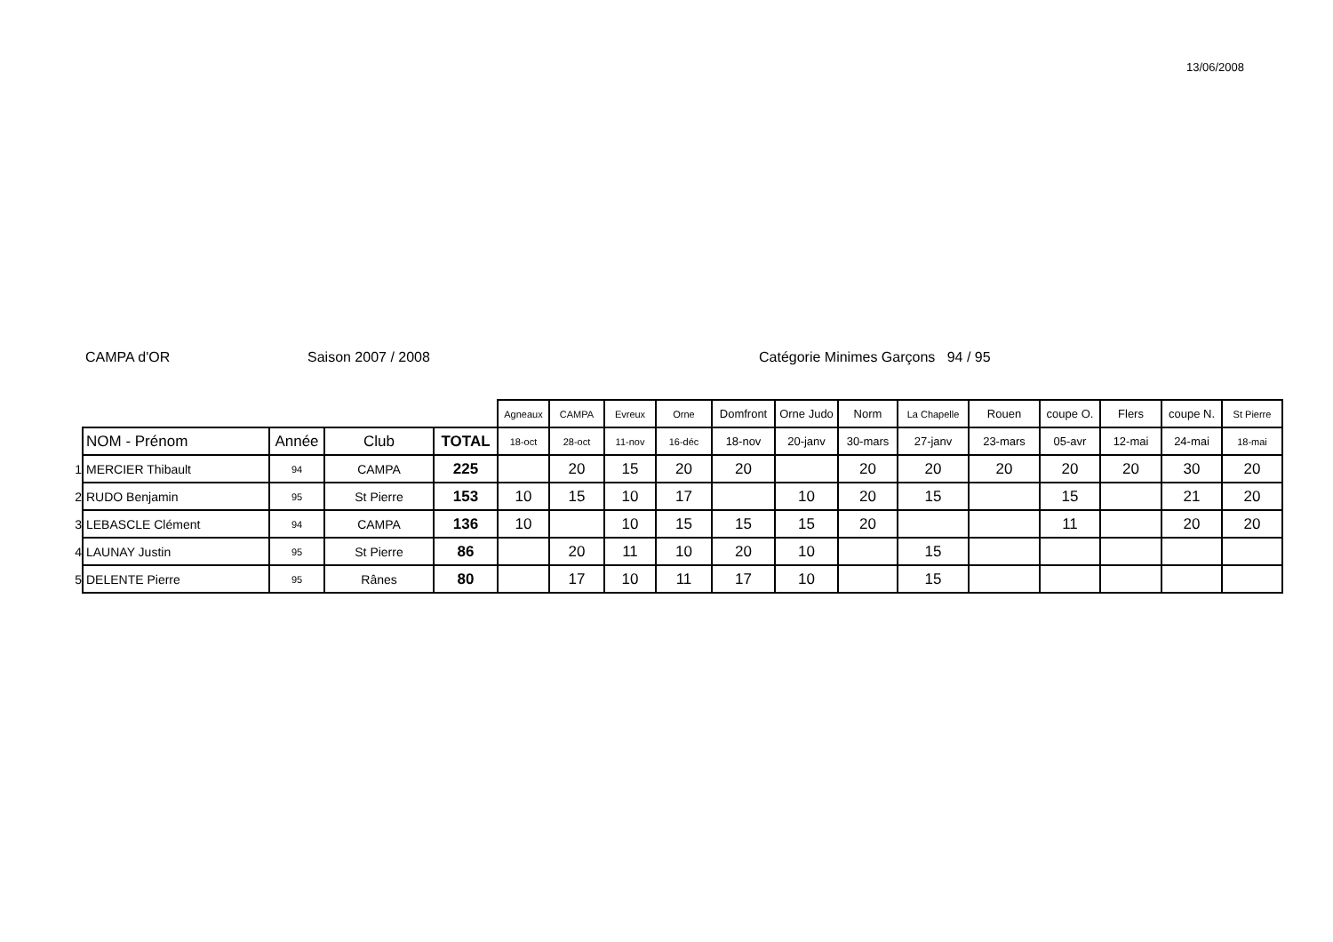13/06/2008
CAMPA d'OR Saison 2007 / 2008 Catégorie Minimes Garçons 94 / 95
| | | | | | Agneaux | CAMPA | Evreux | Orne | Domfront | Orne Judo | Norm | La Chapelle | Rouen | coupe O. | Flers | coupe N. | St Pierre |
| --- | --- | --- | --- | --- | --- | --- | --- | --- | --- | --- | --- | --- | --- | --- | --- | --- | --- |
| | NOM - Prénom | Année | Club | TOTAL | 18-oct | 28-oct | 11-nov | 16-déc | 18-nov | 20-janv | 30-mars | 27-janv | 23-mars | 05-avr | 12-mai | 24-mai | 18-mai |
| 1 | MERCIER Thibault | 94 | CAMPA | 225 | | 20 | 15 | 20 | 20 | | 20 | 20 | 20 | 20 | 20 | 30 | 20 |
| 2 | RUDO Benjamin | 95 | St Pierre | 153 | 10 | 15 | 10 | 17 | | 10 | 20 | 15 | | 15 | | 21 | 20 |
| 3 | LEBASCLE Clément | 94 | CAMPA | 136 | 10 | | 10 | 15 | 15 | 15 | 20 | | | 11 | | 20 | 20 |
| 4 | LAUNAY Justin | 95 | St Pierre | 86 | | 20 | 11 | 10 | 20 | 10 | | 15 | | | | | |
| 5 | DELENTE Pierre | 95 | Rânes | 80 | | 17 | 10 | 11 | 17 | 10 | | 15 | | | | | |